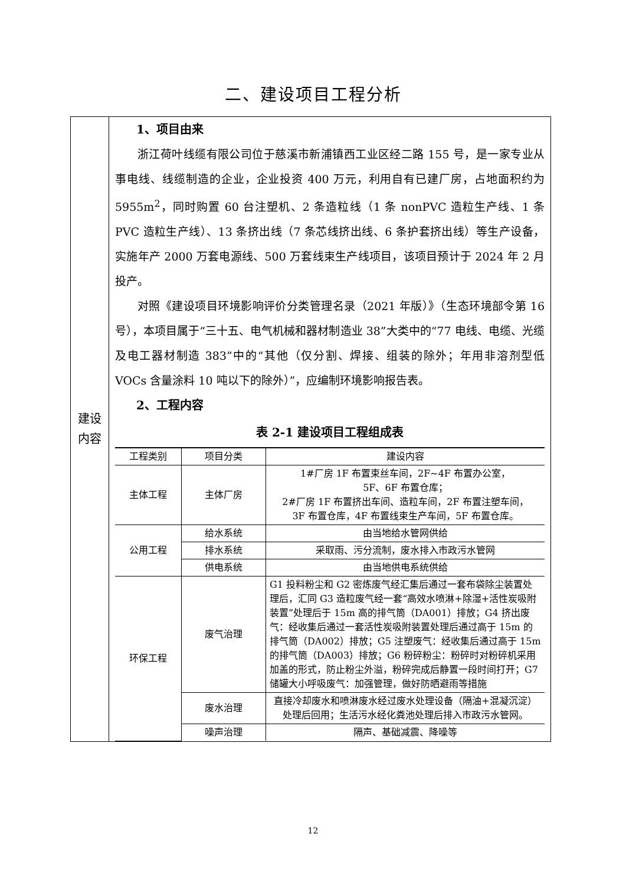二、建设项目工程分析
| 建设 内容 | 1、项目由来 浙江荷叶线缆有限公司位于慈溪市新浦镇西工业区经二路 155 号，是一家专业从事电线、线缆制造的企业，企业投资 400 万元，利用自有已建厂房，占地面积约为 5955m<sup>2</sup>，同时购置 60 台注塑机、2 条造粒线（1 条 nonPVC 造粒生产线、1 条 PVC 造粒生产线）、13 条挤出线（7 条芯线挤出线、6 条护套挤出线）等生产设备，实施年产 2000 万套电源线、500 万套线束生产线项目，该项目预计于 2024 年 2 月投产。 对照《建设项目环境影响评价分类管理名录（2021 年版）》（生态环境部令第 16 号），本项目属于“三十五、电气机械和器材制造业 38”大类中的“77 电线、电缆、光缆及电工器材制造 383”中的“其他（仅分割、焊接、组装的除外；年用非溶剂型低 VOCs 含量涂料 10 吨以下的除外）”，应编制环境影响报告表。 2、工程内容 表 2-1 建设项目工程组成表 / 工程类别 / 项目分类 / 建设内容 / / --- / --- / --- / / 主体工程 / 主体厂房 / 1#厂房 1F 布置束丝车间，2F~4F 布置办公室， 5F、6F 布置仓库； 2#厂房 1F 布置挤出车间、造粒车间，2F 布置注塑车间， 3F 布置仓库，4F 布置线束生产车间，5F 布置仓库。 / / 公用工程 / 给水系统 / 由当地给水管网供给 / / / 排水系统 / 采取雨、污分流制，废水排入市政污水管网 / / / 供电系统 / 由当地供电系统供给 / / 环保工程 / 废气治理 / G1 投料粉尘和 G2 密炼废气经汇集后通过一套布袋除尘装置处理后，汇同 G3 造粒废气经一套“高效水喷淋+除湿+活性炭吸附装置”处理后于 15m 高的排气筒（DA001）排放；G4 挤出废气：经收集后通过一套活性炭吸附装置处理后通过高于 15m 的排气筒（DA002）排放；G5 注塑废气：经收集后通过高于 15m 的排气筒（DA003）排放；G6 粉碎粉尘：粉碎时对粉碎机采用加盖的形式，防止粉尘外溢，粉碎完成后静置一段时间打开；G7 储罐大小呼吸废气：加强管理，做好防晒避雨等措施 / / / 废水治理 / 直接冷却废水和喷淋废水经过废水处理设备（隔油+混凝沉淀）处理后回用；生活污水经化粪池处理后排入市政污水管网。 / / / 噪声治理 / 隔声、基础减震、降噪等 / |
12